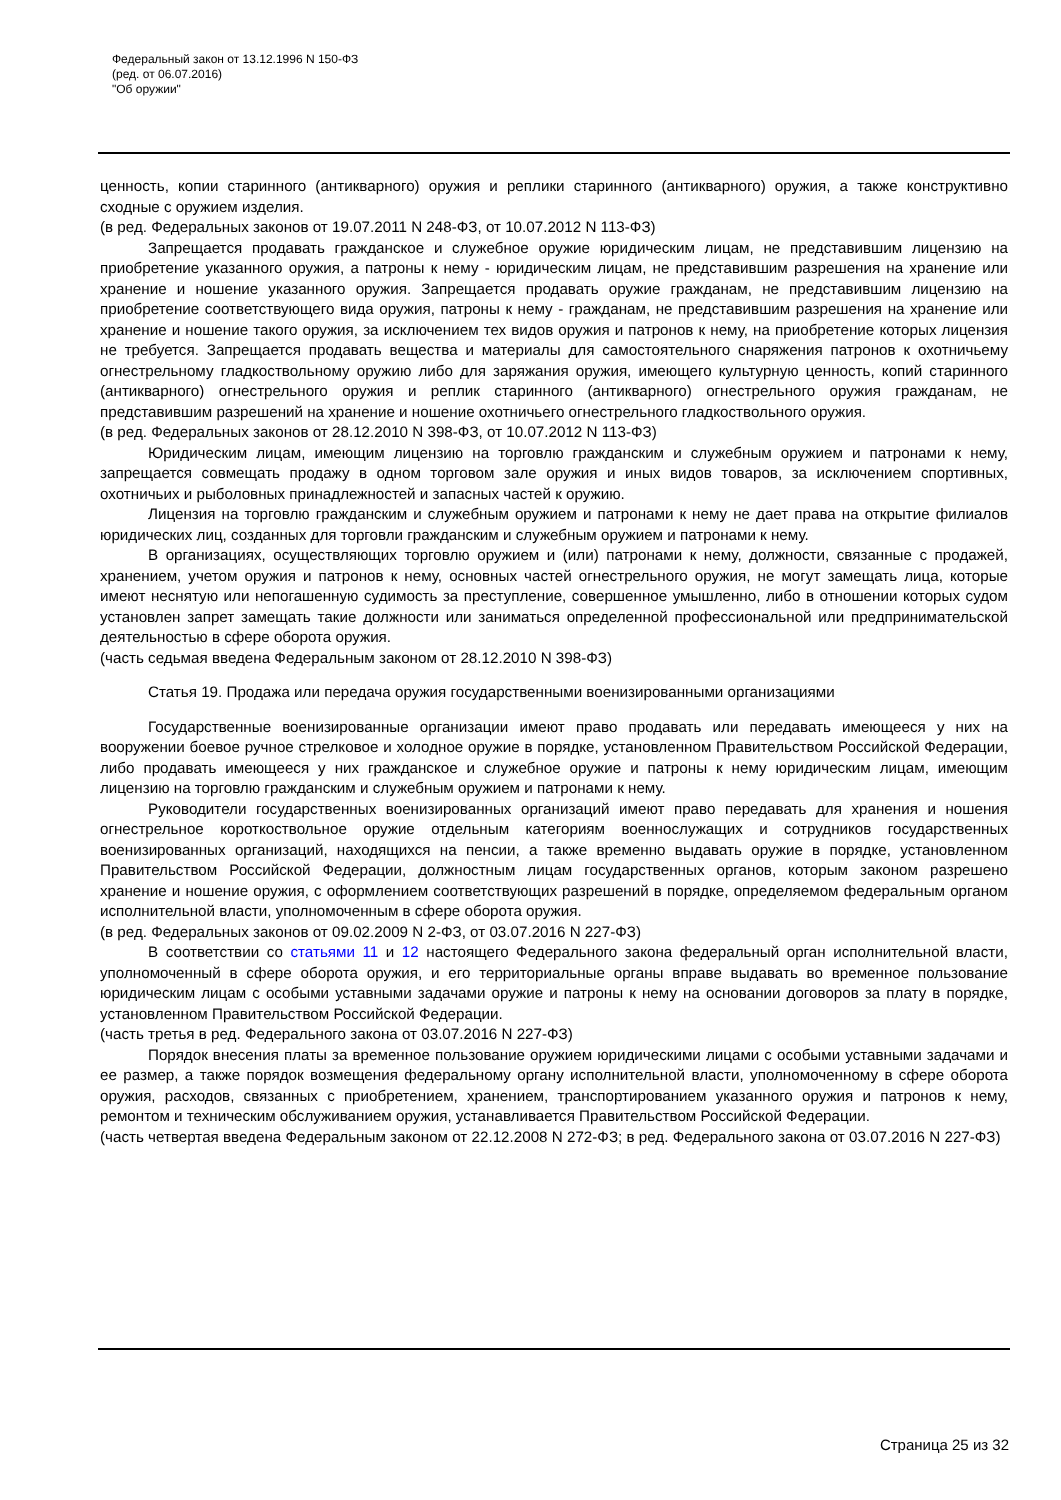Федеральный закон от 13.12.1996 N 150-ФЗ
(ред. от 06.07.2016)
"Об оружии"
ценность, копии старинного (антикварного) оружия и реплики старинного (антикварного) оружия, а также конструктивно сходные с оружием изделия.
(в ред. Федеральных законов от 19.07.2011 N 248-ФЗ, от 10.07.2012 N 113-ФЗ)
Запрещается продавать гражданское и служебное оружие юридическим лицам, не представившим лицензию на приобретение указанного оружия, а патроны к нему - юридическим лицам, не представившим разрешения на хранение или хранение и ношение указанного оружия. Запрещается продавать оружие гражданам, не представившим лицензию на приобретение соответствующего вида оружия, патроны к нему - гражданам, не представившим разрешения на хранение или хранение и ношение такого оружия, за исключением тех видов оружия и патронов к нему, на приобретение которых лицензия не требуется. Запрещается продавать вещества и материалы для самостоятельного снаряжения патронов к охотничьему огнестрельному гладкоствольному оружию либо для заряжания оружия, имеющего культурную ценность, копий старинного (антикварного) огнестрельного оружия и реплик старинного (антикварного) огнестрельного оружия гражданам, не представившим разрешений на хранение и ношение охотничьего огнестрельного гладкоствольного оружия.
(в ред. Федеральных законов от 28.12.2010 N 398-ФЗ, от 10.07.2012 N 113-ФЗ)
Юридическим лицам, имеющим лицензию на торговлю гражданским и служебным оружием и патронами к нему, запрещается совмещать продажу в одном торговом зале оружия и иных видов товаров, за исключением спортивных, охотничьих и рыболовных принадлежностей и запасных частей к оружию.
Лицензия на торговлю гражданским и служебным оружием и патронами к нему не дает права на открытие филиалов юридических лиц, созданных для торговли гражданским и служебным оружием и патронами к нему.
В организациях, осуществляющих торговлю оружием и (или) патронами к нему, должности, связанные с продажей, хранением, учетом оружия и патронов к нему, основных частей огнестрельного оружия, не могут замещать лица, которые имеют неснятую или непогашенную судимость за преступление, совершенное умышленно, либо в отношении которых судом установлен запрет замещать такие должности или заниматься определенной профессиональной или предпринимательской деятельностью в сфере оборота оружия.
(часть седьмая введена Федеральным законом от 28.12.2010 N 398-ФЗ)
Статья 19. Продажа или передача оружия государственными военизированными организациями
Государственные военизированные организации имеют право продавать или передавать имеющееся у них на вооружении боевое ручное стрелковое и холодное оружие в порядке, установленном Правительством Российской Федерации, либо продавать имеющееся у них гражданское и служебное оружие и патроны к нему юридическим лицам, имеющим лицензию на торговлю гражданским и служебным оружием и патронами к нему.
Руководители государственных военизированных организаций имеют право передавать для хранения и ношения огнестрельное короткоствольное оружие отдельным категориям военнослужащих и сотрудников государственных военизированных организаций, находящихся на пенсии, а также временно выдавать оружие в порядке, установленном Правительством Российской Федерации, должностным лицам государственных органов, которым законом разрешено хранение и ношение оружия, с оформлением соответствующих разрешений в порядке, определяемом федеральным органом исполнительной власти, уполномоченным в сфере оборота оружия.
(в ред. Федеральных законов от 09.02.2009 N 2-ФЗ, от 03.07.2016 N 227-ФЗ)
В соответствии со статьями 11 и 12 настоящего Федерального закона федеральный орган исполнительной власти, уполномоченный в сфере оборота оружия, и его территориальные органы вправе выдавать во временное пользование юридическим лицам с особыми уставными задачами оружие и патроны к нему на основании договоров за плату в порядке, установленном Правительством Российской Федерации.
(часть третья в ред. Федерального закона от 03.07.2016 N 227-ФЗ)
Порядок внесения платы за временное пользование оружием юридическими лицами с особыми уставными задачами и ее размер, а также порядок возмещения федеральному органу исполнительной власти, уполномоченному в сфере оборота оружия, расходов, связанных с приобретением, хранением, транспортированием указанного оружия и патронов к нему, ремонтом и техническим обслуживанием оружия, устанавливается Правительством Российской Федерации.
(часть четвертая введена Федеральным законом от 22.12.2008 N 272-ФЗ; в ред. Федерального закона от 03.07.2016 N 227-ФЗ)
Страница 25 из 32